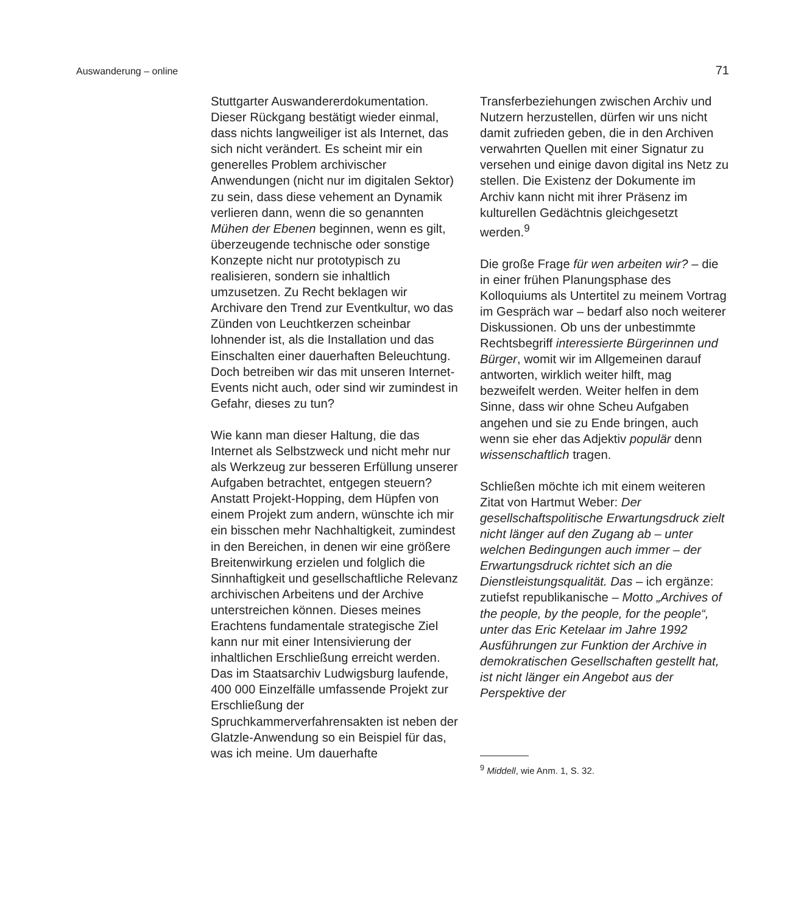Auswanderung – online 71
Stuttgarter Auswandererdokumentation. Dieser Rückgang bestätigt wieder einmal, dass nichts langweiliger ist als Internet, das sich nicht verändert. Es scheint mir ein generelles Problem archivischer Anwendungen (nicht nur im digitalen Sektor) zu sein, dass diese vehement an Dynamik verlieren dann, wenn die so genannten Mühen der Ebenen beginnen, wenn es gilt, überzeugende technische oder sonstige Konzepte nicht nur prototypisch zu realisieren, sondern sie inhaltlich umzusetzen. Zu Recht beklagen wir Archivare den Trend zur Eventkultur, wo das Zünden von Leuchtkerzen scheinbar lohnender ist, als die Installation und das Einschalten einer dauerhaften Beleuchtung. Doch betreiben wir das mit unseren Internet-Events nicht auch, oder sind wir zumindest in Gefahr, dieses zu tun?
Wie kann man dieser Haltung, die das Internet als Selbstzweck und nicht mehr nur als Werkzeug zur besseren Erfüllung unserer Aufgaben betrachtet, entgegen steuern? Anstatt Projekt-Hopping, dem Hüpfen von einem Projekt zum andern, wünschte ich mir ein bisschen mehr Nachhaltigkeit, zumindest in den Bereichen, in denen wir eine größere Breitenwirkung erzielen und folglich die Sinnhaftigkeit und gesellschaftliche Relevanz archivischen Arbeitens und der Archive unterstreichen können. Dieses meines Erachtens fundamentale strategische Ziel kann nur mit einer Intensivierung der inhaltlichen Erschließung erreicht werden. Das im Staatsarchiv Ludwigsburg laufende, 400 000 Einzelfälle umfassende Projekt zur Erschließung der Spruchkammerverfahrensakten ist neben der Glatzle-Anwendung so ein Beispiel für das, was ich meine. Um dauerhafte
Transferbeziehungen zwischen Archiv und Nutzern herzustellen, dürfen wir uns nicht damit zufrieden geben, die in den Archiven verwahrten Quellen mit einer Signatur zu versehen und einige davon digital ins Netz zu stellen. Die Existenz der Dokumente im Archiv kann nicht mit ihrer Präsenz im kulturellen Gedächtnis gleichgesetzt werden.<sup>9</sup>
Die große Frage für wen arbeiten wir? – die in einer frühen Planungsphase des Kolloquiums als Untertitel zu meinem Vortrag im Gespräch war – bedarf also noch weiterer Diskussionen. Ob uns der unbestimmte Rechtsbegriff interessierte Bürgerinnen und Bürger, womit wir im Allgemeinen darauf antworten, wirklich weiter hilft, mag bezweifelt werden. Weiter helfen in dem Sinne, dass wir ohne Scheu Aufgaben angehen und sie zu Ende bringen, auch wenn sie eher das Adjektiv populär denn wissenschaftlich tragen.
Schließen möchte ich mit einem weiteren Zitat von Hartmut Weber: Der gesellschaftspolitische Erwartungsdruck zielt nicht länger auf den Zugang ab – unter welchen Bedingungen auch immer – der Erwartungsdruck richtet sich an die Dienstleistungsqualität. Das – ich ergänze: zutiefst republikanische – Motto „Archives of the people, by the people, for the people“, unter das Eric Ketelaar im Jahre 1992 Ausführungen zur Funktion der Archive in demokratischen Gesellschaften gestellt hat, ist nicht länger ein Angebot aus der Perspektive der
<sup>9</sup> Middell, wie Anm. 1, S. 32.